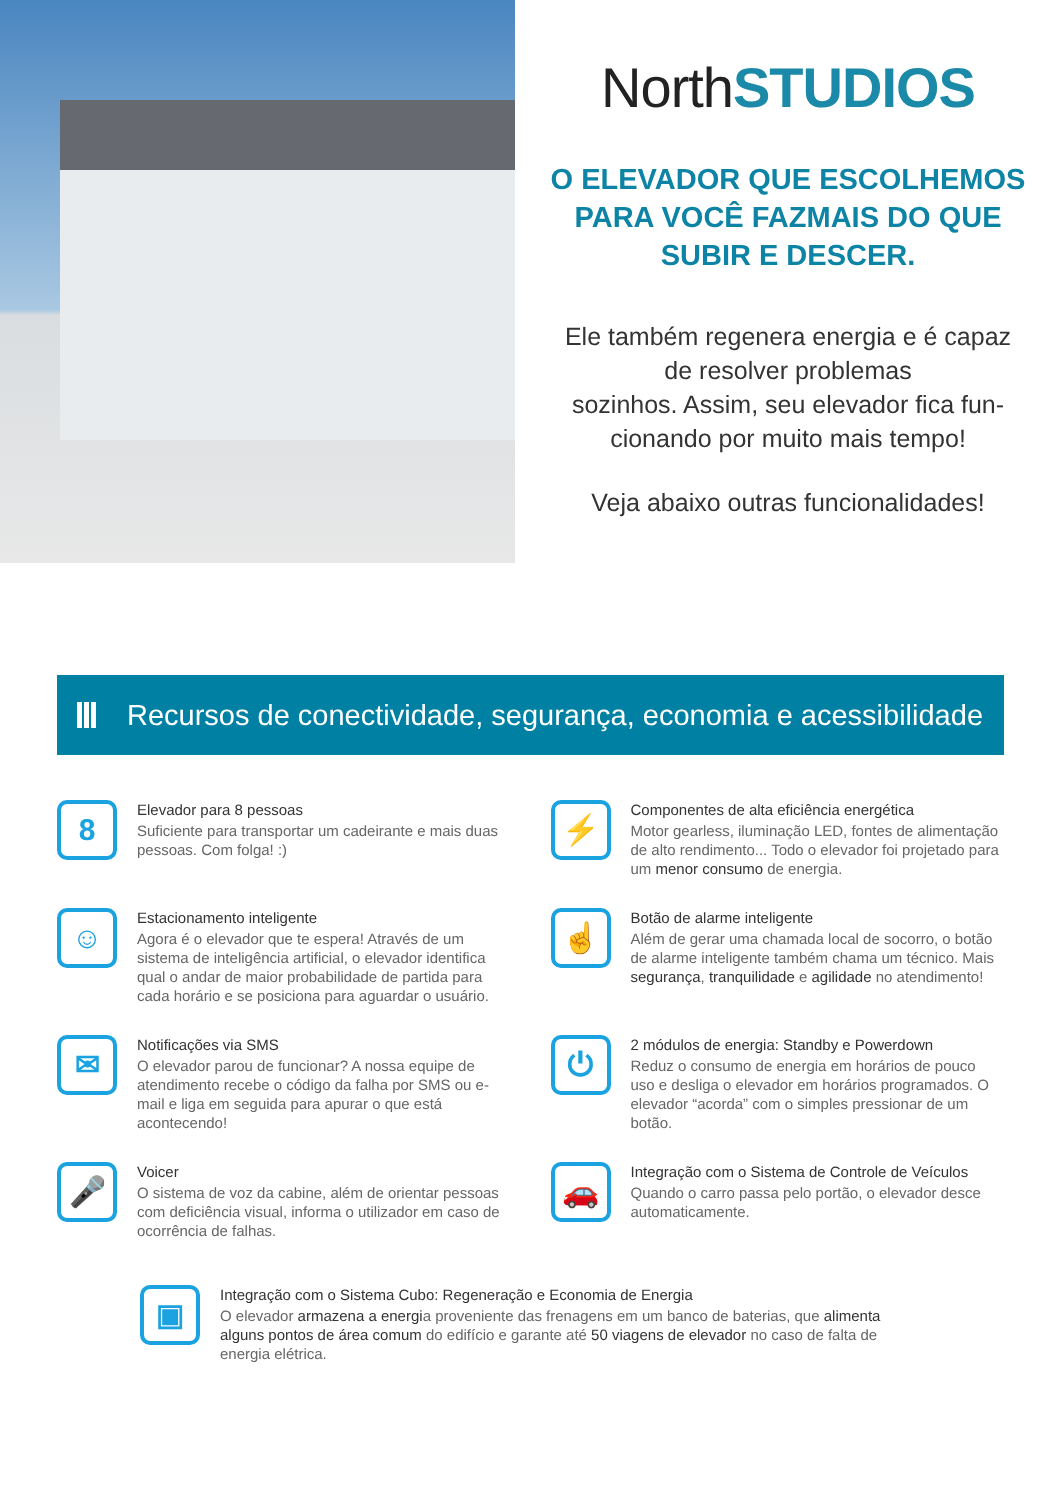NorthSTUDIOS
O ELEVADOR QUE ESCOLHEMOS
PARA VOCÊ FAZMAIS DO QUE
SUBIR E DESCER.
Ele também regenera energia e é capaz
de resolver problemas
sozinhos. Assim, seu elevador fica fun-
cionando por muito mais tempo!
Veja abaixo outras funcionalidades!
Recursos de conectividade, segurança, economia e acessibilidade
8
Elevador para 8 pessoas
Suficiente para transportar um cadeirante e mais duas pessoas. Com folga! :)
⚡
Componentes de alta eficiência energética
Motor gearless, iluminação LED, fontes de alimentação de alto rendimento... Todo o elevador foi projetado para um menor consumo de energia.
☺
Estacionamento inteligente
Agora é o elevador que te espera! Através de um sistema de inteligência artificial, o elevador identifica qual o andar de maior probabilidade de partida para cada horário e se posiciona para aguardar o usuário.
☝
Botão de alarme inteligente
Além de gerar uma chamada local de socorro, o botão de alarme inteligente também chama um técnico. Mais segurança, tranquilidade e agilidade no atendimento!
✉
Notificações via SMS
O elevador parou de funcionar? A nossa equipe de atendimento recebe o código da falha por SMS ou e-mail e liga em seguida para apurar o que está acontecendo!
⏻
2 módulos de energia: Standby e Powerdown
Reduz o consumo de energia em horários de pouco uso e desliga o elevador em horários programados. O elevador “acorda” com o simples pressionar de um botão.
🎤
Voicer
O sistema de voz da cabine, além de orientar pessoas com deficiência visual, informa o utilizador em caso de ocorrência de falhas.
🚗
Integração com o Sistema de Controle de Veículos
Quando o carro passa pelo portão, o elevador desce automaticamente.
▣
Integração com o Sistema Cubo: Regeneração e Economia de Energia
O elevador armazena a energia proveniente das frenagens em um banco de baterias, que alimenta alguns pontos de área comum do edifício e garante até 50 viagens de elevador no caso de falta de energia elétrica.